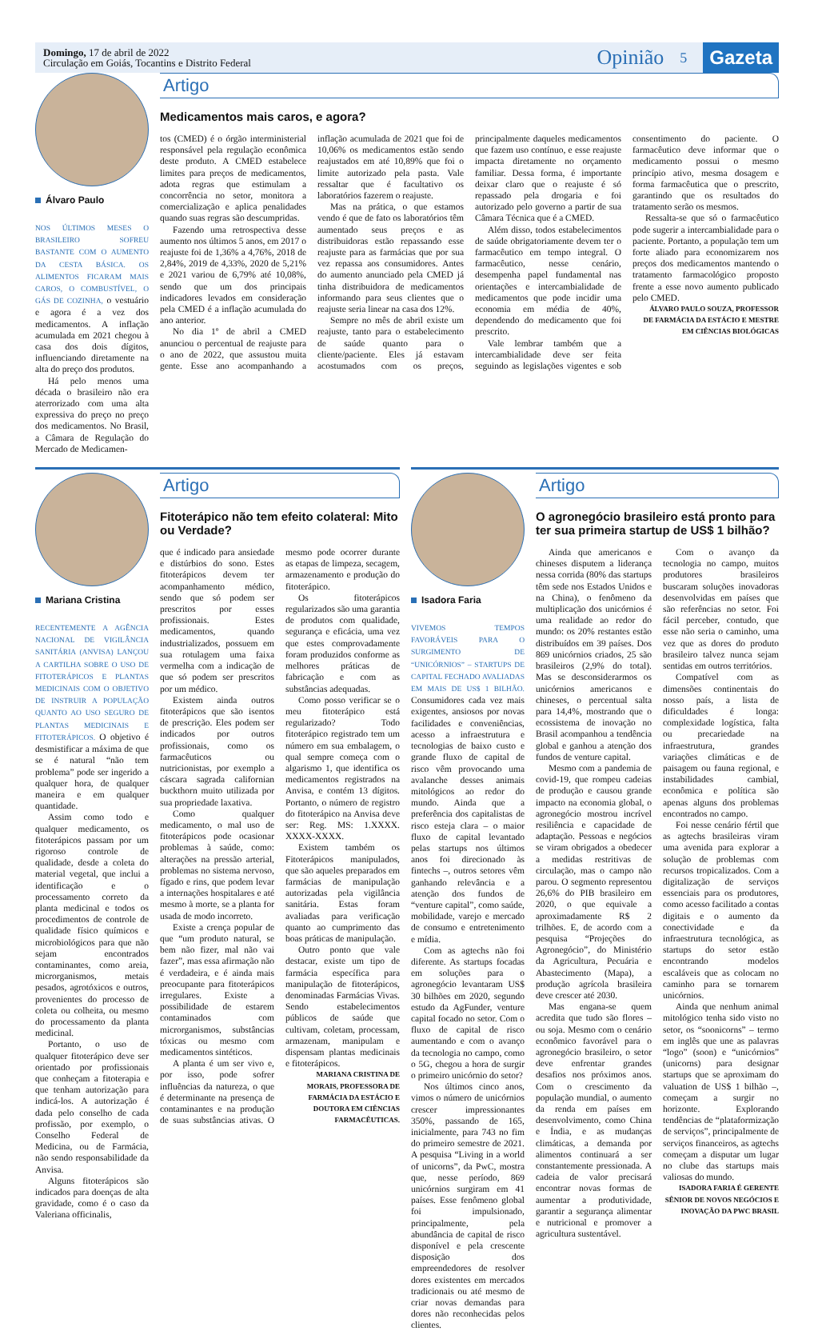Domingo, 17 de abril de 2022
Circulação em Goiás, Tocantins e Distrito Federal
Opinião 5 Gazeta
Álvaro Paulo
NOS ÚLTIMOS MESES O BRASILEIRO SOFREU BASTANTE COM O AUMENTO DA CESTA BÁSICA. OS ALIMENTOS FICARAM MAIS CAROS, O COMBUSTÍVEL, O GÁS DE COZINHA, o vestuário e agora é a vez dos medicamentos. A inflação acumulada em 2021 chegou à casa dos dois dígitos, influenciando diretamente na alta do preço dos produtos.
Há pelo menos uma década o brasileiro não era aterrorizado com uma alta expressiva do preço no preço dos medicamentos. No Brasil, a Câmara de Regulação do Mercado de Medicamen-
Artigo
Medicamentos mais caros, e agora?
tos (CMED) é o órgão interministerial responsável pela regulação econômica deste produto. A CMED estabelece limites para preços de medicamentos, adota regras que estimulam a concorrência no setor, monitora a comercialização e aplica penalidades quando suas regras são descumpridas.
Fazendo uma retrospectiva desse aumento nos últimos 5 anos, em 2017 o reajuste foi de 1,36% a 4,76%, 2018 de 2,84%, 2019 de 4,33%, 2020 de 5,21% e 2021 variou de 6,79% até 10,08%, sendo que um dos principais indicadores levados em consideração pela CMED é a inflação acumulada do ano anterior.
No dia 1º de abril a CMED anunciou o percentual de reajuste para o ano de 2022, que assustou muita gente. Esse ano acompanhando a inflação acumulada de 2021 que foi de 10,06% os medicamentos estão sendo reajustados em até 10,89% que foi o limite autorizado pela pasta. Vale ressaltar que é facultativo os laboratórios fazerem o reajuste.
Mas na prática, o que estamos vendo é que de fato os laboratórios têm aumentado seus preços e as distribuidoras estão repassando esse reajuste para as farmácias que por sua vez repassa aos consumidores. Antes do aumento anunciado pela CMED já tinha distribuidora de medicamentos informando para seus clientes que o reajuste seria linear na casa dos 12%.
Sempre no mês de abril existe um reajuste, tanto para o estabelecimento de saúde quanto para o cliente/paciente. Eles já estavam acostumados com os preços, principalmente daqueles medicamentos que fazem uso contínuo, e esse reajuste impacta diretamente no orçamento familiar. Dessa forma, é importante deixar claro que o reajuste é só repassado pela drogaria e foi autorizado pelo governo a partir de sua Câmara Técnica que é a CMED.
Além disso, todos estabelecimentos de saúde obrigatoriamente devem ter o farmacêutico em tempo integral. O farmacêutico, nesse cenário, desempenha papel fundamental nas orientações e intercambialidade de medicamentos que pode incidir uma economia em média de 40%, dependendo do medicamento que foi prescrito.
Vale lembrar também que a intercambialidade deve ser feita seguindo as legislações vigentes e sob consentimento do paciente. O farmacêutico deve informar que o medicamento possui o mesmo princípio ativo, mesma dosagem e forma farmacêutica que o prescrito, garantindo que os resultados do tratamento serão os mesmos.
Ressalta-se que só o farmacêutico pode sugerir a intercambialidade para o paciente. Portanto, a população tem um forte aliado para economizarem nos preços dos medicamentos mantendo o tratamento farmacológico proposto frente a esse novo aumento publicado pelo CMED.
ÁLVARO PAULO SOUZA, PROFESSOR DE FARMÁCIA DA ESTÁCIO E MESTRE EM CIÊNCIAS BIOLÓGICAS
Mariana Cristina
RECENTEMENTE A AGÊNCIA NACIONAL DE VIGILÂNCIA SANITÁRIA (ANVISA) LANÇOU A CARTILHA SOBRE O USO DE FITOTERÁPICOS E PLANTAS MEDICINAIS COM O OBJETIVO DE INSTRUIR A POPULAÇÃO QUANTO AO USO SEGURO DE PLANTAS MEDICINAIS E FITOTERÁPICOS. O objetivo é desmistificar a máxima de que se é natural “não tem problema” pode ser ingerido a qualquer hora, de qualquer maneira e em qualquer quantidade.
Assim como todo e qualquer medicamento, os fitoterápicos passam por um rigoroso controle de qualidade, desde a coleta do material vegetal, que inclui a identificação e o processamento correto da planta medicinal e todos os procedimentos de controle de qualidade físico químicos e microbiológicos para que não sejam encontrados contaminantes, como areia, microrganismos, metais pesados, agrotóxicos e outros, provenientes do processo de coleta ou colheita, ou mesmo do processamento da planta medicinal.
Portanto, o uso de qualquer fitoterápico deve ser orientado por profissionais que conheçam a fitoterapia e que tenham autorização para indicá-los. A autorização é dada pelo conselho de cada profissão, por exemplo, o Conselho Federal de Medicina, ou de Farmácia, não sendo responsabilidade da Anvisa.
Alguns fitoterápicos são indicados para doenças de alta gravidade, como é o caso da Valeriana officinalis,
Artigo
Fitoterápico não tem efeito colateral: Mito ou Verdade?
que é indicado para ansiedade e distúrbios do sono. Estes fitoterápicos devem ter acompanhamento médico, sendo que só podem ser prescritos por esses profissionais. Estes medicamentos, quando industrializados, possuem em sua rotulagem uma faixa vermelha com a indicação de que só podem ser prescritos por um médico.
Existem ainda outros fitoterápicos que são isentos de prescrição. Eles podem ser indicados por outros profissionais, como os farmacêuticos ou nutricionistas, por exemplo a cáscara sagrada californian buckthorn muito utilizada por sua propriedade laxativa.
Como qualquer medicamento, o mal uso de fitoterápicos pode ocasionar problemas à saúde, como: alterações na pressão arterial, problemas no sistema nervoso, fígado e rins, que podem levar a internações hospitalares e até mesmo à morte, se a planta for usada de modo incorreto.
Existe a crença popular de que “um produto natural, se bem não fizer, mal não vai fazer”, mas essa afirmação não é verdadeira, e é ainda mais preocupante para fitoterápicos irregulares. Existe a possibilidade de estarem contaminados com microrganismos, substâncias tóxicas ou mesmo com medicamentos sintéticos.
A planta é um ser vivo e, por isso, pode sofrer influências da natureza, o que é determinante na presença de contaminantes e na produção de suas substâncias ativas. O mesmo pode ocorrer durante as etapas de limpeza, secagem, armazenamento e produção do fitoterápico.
Os fitoterápicos regularizados são uma garantia de produtos com qualidade, segurança e eficácia, uma vez que estes comprovadamente foram produzidos conforme as melhores práticas de fabricação e com as substâncias adequadas.
Como posso verificar se o meu fitoterápico está regularizado? Todo fitoterápico registrado tem um número em sua embalagem, o qual sempre começa com o algarismo 1, que identifica os medicamentos registrados na Anvisa, e contém 13 dígitos. Portanto, o número de registro do fitoterápico na Anvisa deve ser: Reg. MS: 1.XXXX. XXXX-XXXX.
Existem também os Fitoterápicos manipulados, que são aqueles preparados em farmácias de manipulação autorizadas pela vigilância sanitária. Estas foram avaliadas para verificação quanto ao cumprimento das boas práticas de manipulação.
Outro ponto que vale destacar, existe um tipo de farmácia específica para manipulação de fitoterápicos, denominadas Farmácias Vivas. Sendo estabelecimentos públicos de saúde que cultivam, coletam, processam, armazenam, manipulam e dispensam plantas medicinais e fitoterápicos.
MARIANA CRISTINA DE MORAIS, PROFESSORA DE FARMÁCIA DA ESTÁCIO E DOUTORA EM CIÊNCIAS FARMACÊUTICAS.
Isadora Faria
VIVEMOS TEMPOS FAVORÁVEIS PARA O SURGIMENTO DE “UNICÓRNIOS” – STARTUPS DE CAPITAL FECHADO AVALIADAS EM MAIS DE US$ 1 BILHÃO. Consumidores cada vez mais exigentes, ansiosos por novas facilidades e conveniências, acesso a infraestrutura e tecnologias de baixo custo e grande fluxo de capital de risco vêm provocando uma avalanche desses animais mitológicos ao redor do mundo. Ainda que a preferência dos capitalistas de risco esteja clara – o maior fluxo de capital levantado pelas startups nos últimos anos foi direcionado às fintechs –, outros setores vêm ganhando relevância e a atenção dos fundos de “venture capital”, como saúde, mobilidade, varejo e mercado de consumo e entretenimento e mídia.
Com as agtechs não foi diferente. As startups focadas em soluções para o agronegócio levantaram US$ 30 bilhões em 2020, segundo estudo da AgFunder, venture capital focado no setor. Com o fluxo de capital de risco aumentando e com o avanço da tecnologia no campo, como o 5G, chegou a hora de surgir o primeiro unicórnio do setor?
Nos últimos cinco anos, vimos o número de unicórnios crescer impressionantes 350%, passando de 165, inicialmente, para 743 no fim do primeiro semestre de 2021. A pesquisa “Living in a world of unicorns”, da PwC, mostra que, nesse período, 869 unicórnios surgiram em 41 países. Esse fenômeno global foi impulsionado, principalmente, pela abundância de capital de risco disponível e pela crescente disposição dos empreendedores de resolver dores existentes em mercados tradicionais ou até mesmo de criar novas demandas para dores não reconhecidas pelos clientes.
Artigo
O agronegócio brasileiro está pronto para ter sua primeira startup de US$ 1 bilhão?
Ainda que americanos e chineses disputem a liderança nessa corrida (80% das startups têm sede nos Estados Unidos e na China), o fenômeno da multiplicação dos unicórnios é uma realidade ao redor do mundo: os 20% restantes estão distribuídos em 39 países. Dos 869 unicórnios criados, 25 são brasileiros (2,9% do total). Mas se desconsiderarmos os unicórnios americanos e chineses, o percentual salta para 14,4%, mostrando que o ecossistema de inovação no Brasil acompanhou a tendência global e ganhou a atenção dos fundos de venture capital.
Mesmo com a pandemia de covid-19, que rompeu cadeias de produção e causou grande impacto na economia global, o agronegócio mostrou incrível resiliência e capacidade de adaptação. Pessoas e negócios se viram obrigados a obedecer a medidas restritivas de circulação, mas o campo não parou. O segmento representou 26,6% do PIB brasileiro em 2020, o que equivale a aproximadamente R$ 2 trilhões. E, de acordo com a pesquisa “Projeções do Agronegócio”, do Ministério da Agricultura, Pecuária e Abastecimento (Mapa), a produção agrícola brasileira deve crescer até 2030.
Mas engana-se quem acredita que tudo são flores – ou soja. Mesmo com o cenário econômico favorável para o agronegócio brasileiro, o setor deve enfrentar grandes desafios nos próximos anos. Com o crescimento da população mundial, o aumento da renda em países em desenvolvimento, como China e Índia, e as mudanças climáticas, a demanda por alimentos continuará a ser constantemente pressionada. A cadeia de valor precisará encontrar novas formas de aumentar a produtividade, garantir a segurança alimentar e nutricional e promover a agricultura sustentável.
Com o avanço da tecnologia no campo, muitos produtores brasileiros buscaram soluções inovadoras desenvolvidas em países que são referências no setor. Foi fácil perceber, contudo, que esse não seria o caminho, uma vez que as dores do produto brasileiro talvez nunca sejam sentidas em outros territórios.
Compatível com as dimensões continentais do nosso país, a lista de dificuldades é longa: complexidade logística, falta ou precariedade na infraestrutura, grandes variações climáticas e de paisagem ou fauna regional, e instabilidades cambial, econômica e política são apenas alguns dos problemas encontrados no campo.
Foi nesse cenário fértil que as agtechs brasileiras viram uma avenida para explorar a solução de problemas com recursos tropicalizados. Com a digitalização de serviços essenciais para os produtores, como acesso facilitado a contas digitais e o aumento da conectividade e da infraestrutura tecnológica, as startups do setor estão encontrando modelos escaláveis que as colocam no caminho para se tornarem unicórnios.
Ainda que nenhum animal mitológico tenha sido visto no setor, os “soonicorns” – termo em inglês que une as palavras “logo” (soon) e “unicórnios” (unicorns) para designar startups que se aproximam do valuation de US$ 1 bilhão –, começam a surgir no horizonte. Explorando tendências de “plataformização de serviços”, principalmente de serviços financeiros, as agtechs começam a disputar um lugar no clube das startups mais valiosas do mundo.
ISADORA FARIA É GERENTE SÊNIOR DE NOVOS NEGÓCIOS E INOVAÇÃO DA PWC BRASIL